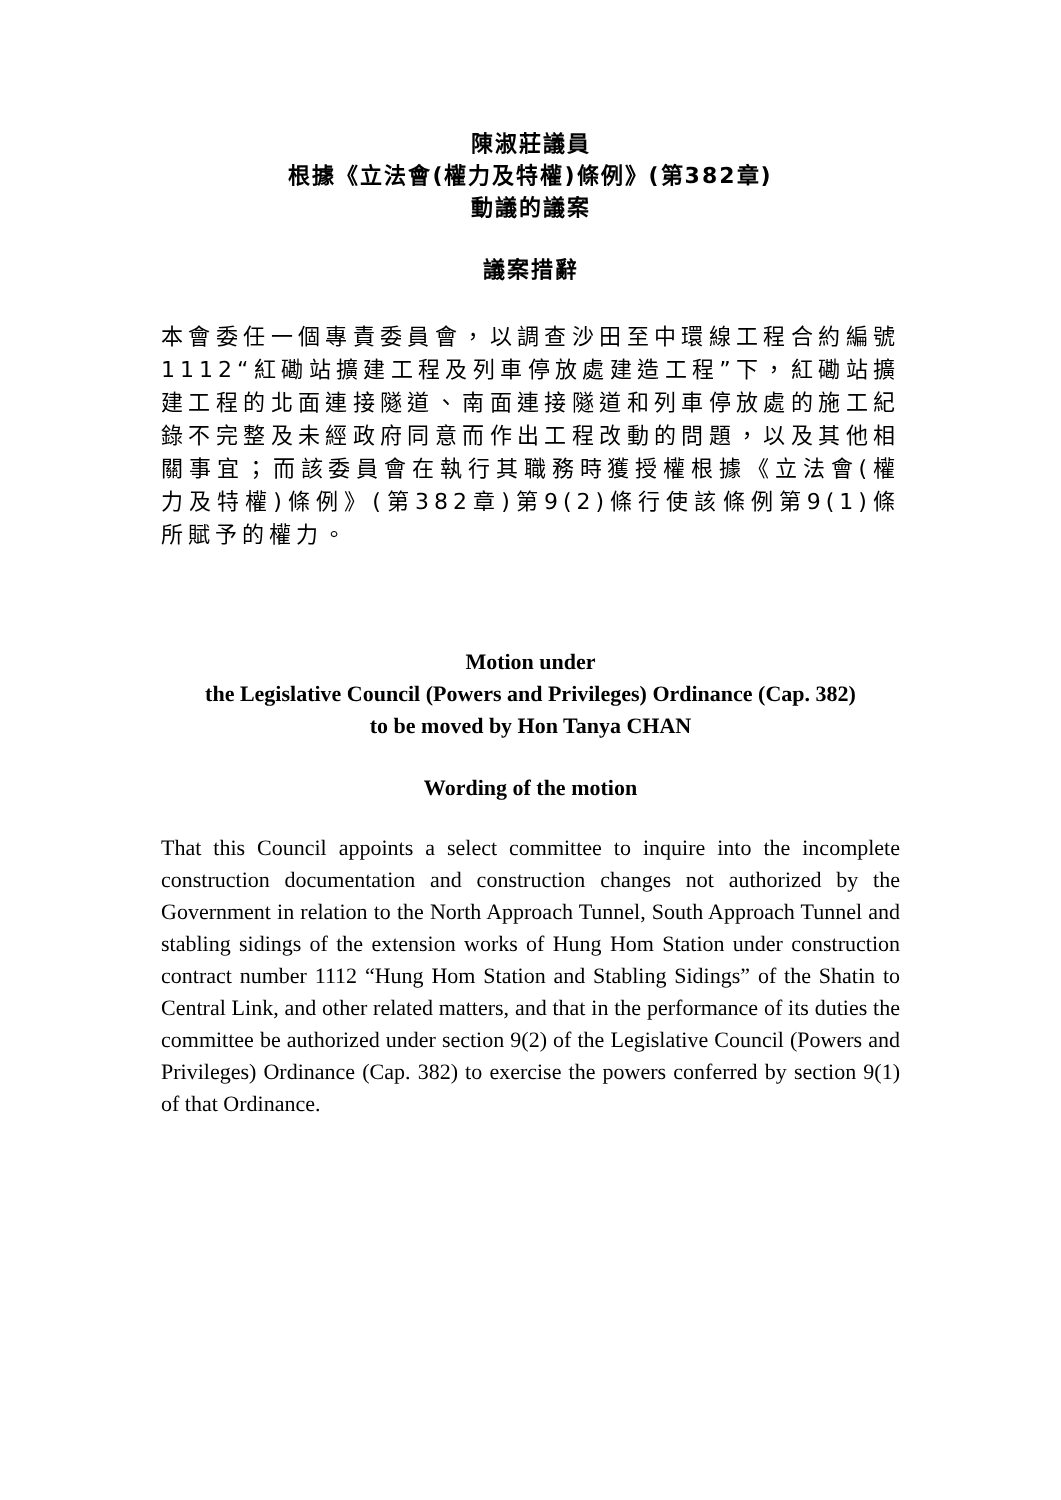陳淑莊議員
根據《立法會(權力及特權)條例》(第382章)
動議的議案
議案措辭
本會委任一個專責委員會，以調查沙田至中環線工程合約編號1112“紅磡站擴建工程及列車停放處建造工程”下，紅磡站擴建工程的北面連接隧道、南面連接隧道和列車停放處的施工紀錄不完整及未經政府同意而作出工程改動的問題，以及其他相關事宜；而該委員會在執行其職務時獲授權根據《立法會(權力及特權)條例》(第382章)第9(2)條行使該條例第9(1)條所賦予的權力。
Motion under
the Legislative Council (Powers and Privileges) Ordinance (Cap. 382)
to be moved by Hon Tanya CHAN
Wording of the motion
That this Council appoints a select committee to inquire into the incomplete construction documentation and construction changes not authorized by the Government in relation to the North Approach Tunnel, South Approach Tunnel and stabling sidings of the extension works of Hung Hom Station under construction contract number 1112 “Hung Hom Station and Stabling Sidings” of the Shatin to Central Link, and other related matters, and that in the performance of its duties the committee be authorized under section 9(2) of the Legislative Council (Powers and Privileges) Ordinance (Cap. 382) to exercise the powers conferred by section 9(1) of that Ordinance.